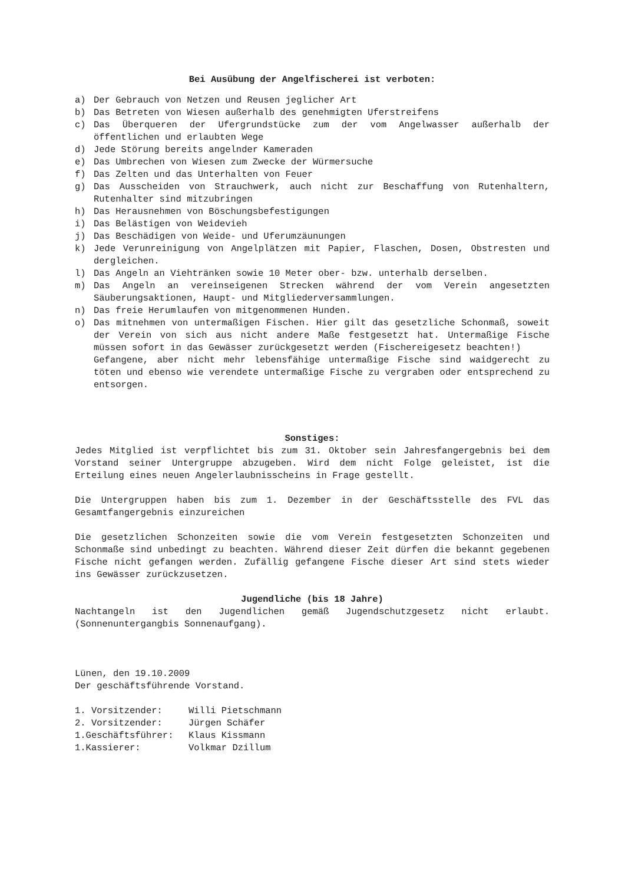Bei Ausübung der Angelfischerei ist verboten:
a) Der Gebrauch von Netzen und Reusen jeglicher Art
b) Das Betreten von Wiesen außerhalb des genehmigten Uferstreifens
c) Das Überqueren der Ufergrundstücke zum der vom Angelwasser außerhalb der öffentlichen und erlaubten Wege
d) Jede Störung bereits angelnder Kameraden
e) Das Umbrechen von Wiesen zum Zwecke der Würmersuche
f) Das Zelten und das Unterhalten von Feuer
g) Das Ausscheiden von Strauchwerk, auch nicht zur Beschaffung von Rutenhaltern, Rutenhalter sind mitzubringen
h) Das Herausnehmen von Böschungsbefestigungen
i) Das Belästigen von Weidevieh
j) Das Beschädigen von Weide- und Uferumzäunungen
k) Jede Verunreinigung von Angelplätzen mit Papier, Flaschen, Dosen, Obstresten und dergleichen.
l) Das Angeln an Viehtränken sowie 10 Meter ober- bzw. unterhalb derselben.
m) Das Angeln an vereinseigenen Strecken während der vom Verein angesetzten Säuberungsaktionen, Haupt- und Mitgliederversammlungen.
n) Das freie Herumlaufen von mitgenommenen Hunden.
o) Das mitnehmen von untermaßigen Fischen. Hier gilt das gesetzliche Schonmaß, soweit der Verein von sich aus nicht andere Maße festgesetzt hat. Untermaßige Fische müssen sofort in das Gewässer zurückgesetzt werden (Fischereigesetz beachten!)
Gefangene, aber nicht mehr lebensfähige untermaßige Fische sind waidgerecht zu töten und ebenso wie verendete untermaßige Fische zu vergraben oder entsprechend zu entsorgen.
Sonstiges:
Jedes Mitglied ist verpflichtet bis zum 31. Oktober sein Jahresfangergebnis bei dem Vorstand seiner Untergruppe abzugeben. Wird dem nicht Folge geleistet, ist die Erteilung eines neuen Angelerlaubnisscheins in Frage gestellt.
Die Untergruppen haben bis zum 1. Dezember in der Geschäftsstelle des FVL das Gesamtfangergebnis einzureichen
Die gesetzlichen Schonzeiten sowie die vom Verein festgesetzten Schonzeiten und Schonmaße sind unbedingt zu beachten. Während dieser Zeit dürfen die bekannt gegebenen Fische nicht gefangen werden. Zufällig gefangene Fische dieser Art sind stets wieder ins Gewässer zurückzusetzen.
Jugendliche (bis 18 Jahre)
Nachtangeln ist den Jugendlichen gemäß Jugendschutzgesetz nicht erlaubt. (Sonnenuntergangbis Sonnenaufgang).
Lünen, den 19.10.2009
Der geschäftsführende Vorstand.
| 1. Vorsitzender: | Willi Pietschmann |
| 2. Vorsitzender: | Jürgen Schäfer |
| 1.Geschäftsführer: | Klaus Kissmann |
| 1.Kassierer: | Volkmar Dzillum |